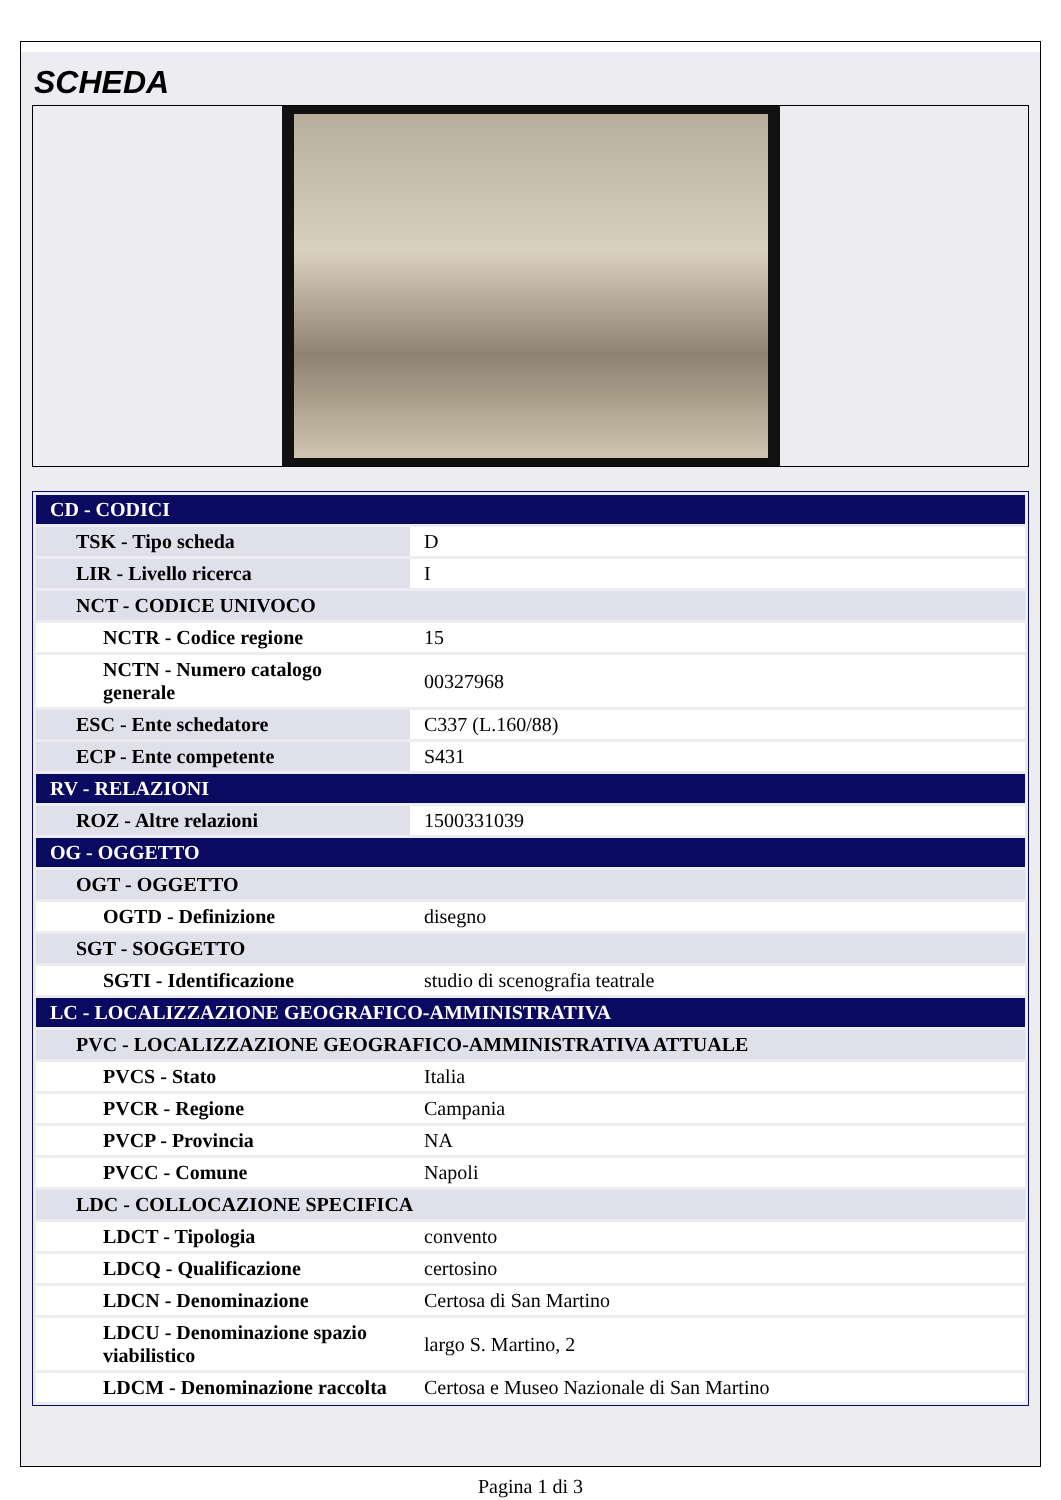SCHEDA
| CD - CODICI | |
| TSK - Tipo scheda | D |
| LIR - Livello ricerca | I |
| NCT - CODICE UNIVOCO | |
| NCTR - Codice regione | 15 |
| NCTN - Numero catalogo generale | 00327968 |
| ESC - Ente schedatore | C337 (L.160/88) |
| ECP - Ente competente | S431 |
| RV - RELAZIONI | |
| ROZ - Altre relazioni | 1500331039 |
| OG - OGGETTO | |
| OGT - OGGETTO | |
| OGTD - Definizione | disegno |
| SGT - SOGGETTO | |
| SGTI - Identificazione | studio di scenografia teatrale |
| LC - LOCALIZZAZIONE GEOGRAFICO-AMMINISTRATIVA | |
| PVC - LOCALIZZAZIONE GEOGRAFICO-AMMINISTRATIVA ATTUALE | |
| PVCS - Stato | Italia |
| PVCR - Regione | Campania |
| PVCP - Provincia | NA |
| PVCC - Comune | Napoli |
| LDC - COLLOCAZIONE SPECIFICA | |
| LDCT - Tipologia | convento |
| LDCQ - Qualificazione | certosino |
| LDCN - Denominazione | Certosa di San Martino |
| LDCU - Denominazione spazio viabilistico | largo S. Martino, 2 |
| LDCM - Denominazione raccolta | Certosa e Museo Nazionale di San Martino |
Pagina 1 di 3